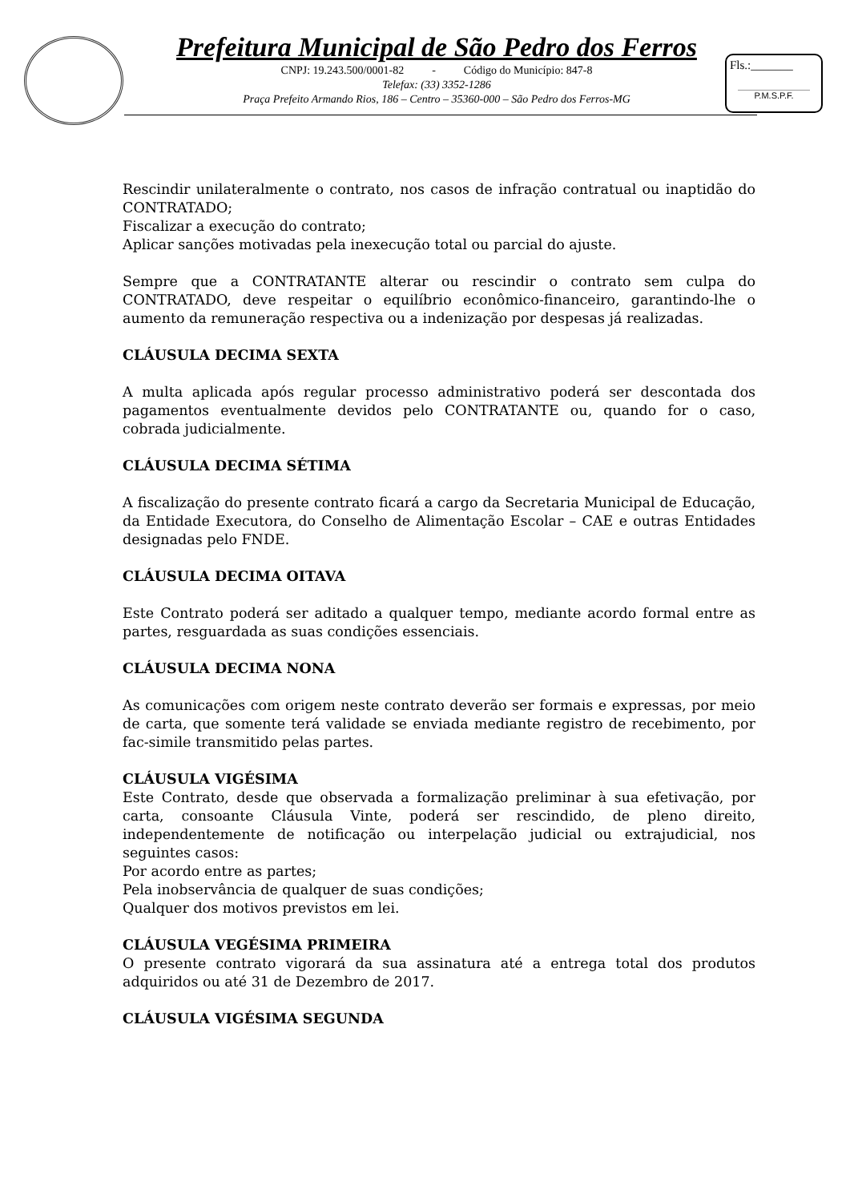Prefeitura Municipal de São Pedro dos Ferros
CNPJ: 19.243.500/0001-82 - Código do Município: 847-8
Telefax: (33) 3352-1286
Praça Prefeito Armando Rios, 186 – Centro – 35360-000 – São Pedro dos Ferros-MG
Fls.:_______
P.M.S.P.F.
Rescindir unilateralmente o contrato, nos casos de infração contratual ou inaptidão do CONTRATADO;
Fiscalizar a execução do contrato;
Aplicar sanções motivadas pela inexecução total ou parcial do ajuste.
Sempre que a CONTRATANTE alterar ou rescindir o contrato sem culpa do CONTRATADO, deve respeitar o equilíbrio econômico-financeiro, garantindo-lhe o aumento da remuneração respectiva ou a indenização por despesas já realizadas.
CLÁUSULA DECIMA SEXTA
A multa aplicada após regular processo administrativo poderá ser descontada dos pagamentos eventualmente devidos pelo CONTRATANTE ou, quando for o caso, cobrada judicialmente.
CLÁUSULA DECIMA SÉTIMA
A fiscalização do presente contrato ficará a cargo da Secretaria Municipal de Educação, da Entidade Executora, do Conselho de Alimentação Escolar – CAE e outras Entidades designadas pelo FNDE.
CLÁUSULA DECIMA OITAVA
Este Contrato poderá ser aditado a qualquer tempo, mediante acordo formal entre as partes, resguardada as suas condições essenciais.
CLÁUSULA DECIMA NONA
As comunicações com origem neste contrato deverão ser formais e expressas, por meio de carta, que somente terá validade se enviada mediante registro de recebimento, por fac-simile transmitido pelas partes.
CLÁUSULA VIGÉSIMA
Este Contrato, desde que observada a formalização preliminar à sua efetivação, por carta, consoante Cláusula Vinte, poderá ser rescindido, de pleno direito, independentemente de notificação ou interpelação judicial ou extrajudicial, nos seguintes casos:
Por acordo entre as partes;
Pela inobservância de qualquer de suas condições;
Qualquer dos motivos previstos em lei.
CLÁUSULA VEGÉSIMA PRIMEIRA
O presente contrato vigorará da sua assinatura até a entrega total dos produtos adquiridos ou até 31 de Dezembro de 2017.
CLÁUSULA VIGÉSIMA SEGUNDA